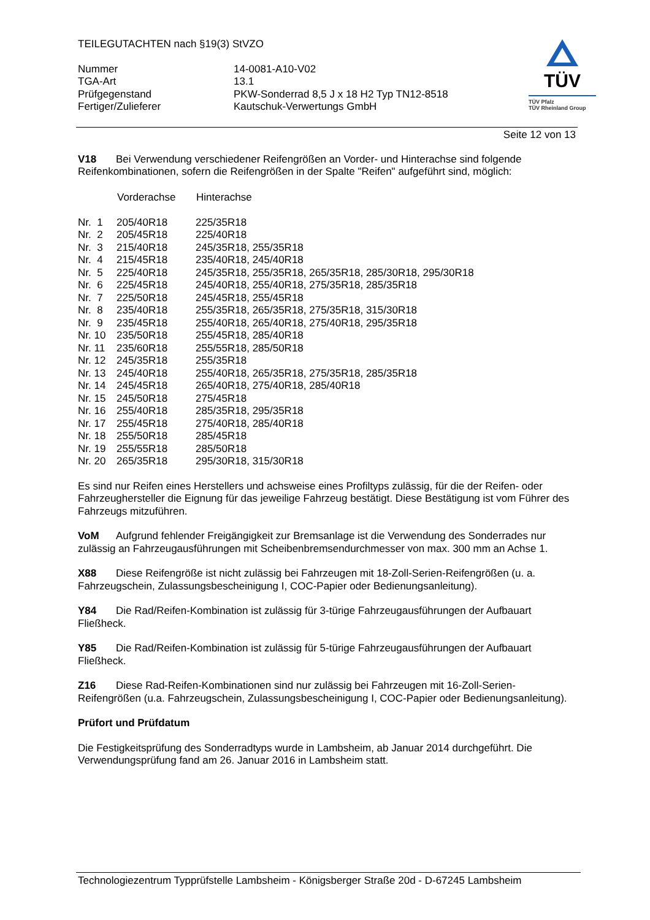TÜV
TÜV Pfalz
TÜV Rheinland Group
TEILEGUTACHTEN nach §19(3) StVZO
| Nummer | 14-0081-A10-V02 |
| TGA-Art | 13.1 |
| Prüfgegenstand | PKW-Sonderrad 8,5 J x 18 H2 Typ TN12-8518 |
| Fertiger/Zulieferer | Kautschuk-Verwertungs GmbH |
Seite 12 von 13
V18 Bei Verwendung verschiedener Reifengrößen an Vorder- und Hinterachse sind folgende Reifenkombinationen, sofern die Reifengrößen in der Spalte "Reifen" aufgeführt sind, möglich:
| | Vorderachse | Hinterachse |
| Nr. 1 | 205/40R18 | 225/35R18 |
| Nr. 2 | 205/45R18 | 225/40R18 |
| Nr. 3 | 215/40R18 | 245/35R18, 255/35R18 |
| Nr. 4 | 215/45R18 | 235/40R18, 245/40R18 |
| Nr. 5 | 225/40R18 | 245/35R18, 255/35R18, 265/35R18, 285/30R18, 295/30R18 |
| Nr. 6 | 225/45R18 | 245/40R18, 255/40R18, 275/35R18, 285/35R18 |
| Nr. 7 | 225/50R18 | 245/45R18, 255/45R18 |
| Nr. 8 | 235/40R18 | 255/35R18, 265/35R18, 275/35R18, 315/30R18 |
| Nr. 9 | 235/45R18 | 255/40R18, 265/40R18, 275/40R18, 295/35R18 |
| Nr. 10 | 235/50R18 | 255/45R18, 285/40R18 |
| Nr. 11 | 235/60R18 | 255/55R18, 285/50R18 |
| Nr. 12 | 245/35R18 | 255/35R18 |
| Nr. 13 | 245/40R18 | 255/40R18, 265/35R18, 275/35R18, 285/35R18 |
| Nr. 14 | 245/45R18 | 265/40R18, 275/40R18, 285/40R18 |
| Nr. 15 | 245/50R18 | 275/45R18 |
| Nr. 16 | 255/40R18 | 285/35R18, 295/35R18 |
| Nr. 17 | 255/45R18 | 275/40R18, 285/40R18 |
| Nr. 18 | 255/50R18 | 285/45R18 |
| Nr. 19 | 255/55R18 | 285/50R18 |
| Nr. 20 | 265/35R18 | 295/30R18, 315/30R18 |
Es sind nur Reifen eines Herstellers und achsweise eines Profiltyps zulässig, für die der Reifen- oder Fahrzeughersteller die Eignung für das jeweilige Fahrzeug bestätigt. Diese Bestätigung ist vom Führer des Fahrzeugs mitzuführen.
VoM Aufgrund fehlender Freigängigkeit zur Bremsanlage ist die Verwendung des Sonderrades nur zulässig an Fahrzeugausführungen mit Scheibenbremsendurchmesser von max. 300 mm an Achse 1.
X88 Diese Reifengröße ist nicht zulässig bei Fahrzeugen mit 18-Zoll-Serien-Reifengrößen (u. a. Fahrzeugschein, Zulassungsbescheinigung I, COC-Papier oder Bedienungsanleitung).
Y84 Die Rad/Reifen-Kombination ist zulässig für 3-türige Fahrzeugausführungen der Aufbauart Fließheck.
Y85 Die Rad/Reifen-Kombination ist zulässig für 5-türige Fahrzeugausführungen der Aufbauart Fließheck.
Z16 Diese Rad-Reifen-Kombinationen sind nur zulässig bei Fahrzeugen mit 16-Zoll-Serien-Reifengrößen (u.a. Fahrzeugschein, Zulassungsbescheinigung I, COC-Papier oder Bedienungsanleitung).
Prüfort und Prüfdatum
Die Festigkeitsprüfung des Sonderradtyps wurde in Lambsheim, ab Januar 2014 durchgeführt. Die Verwendungsprüfung fand am 26. Januar 2016 in Lambsheim statt.
Technologiezentrum Typprüfstelle Lambsheim - Königsberger Straße 20d - D-67245 Lambsheim